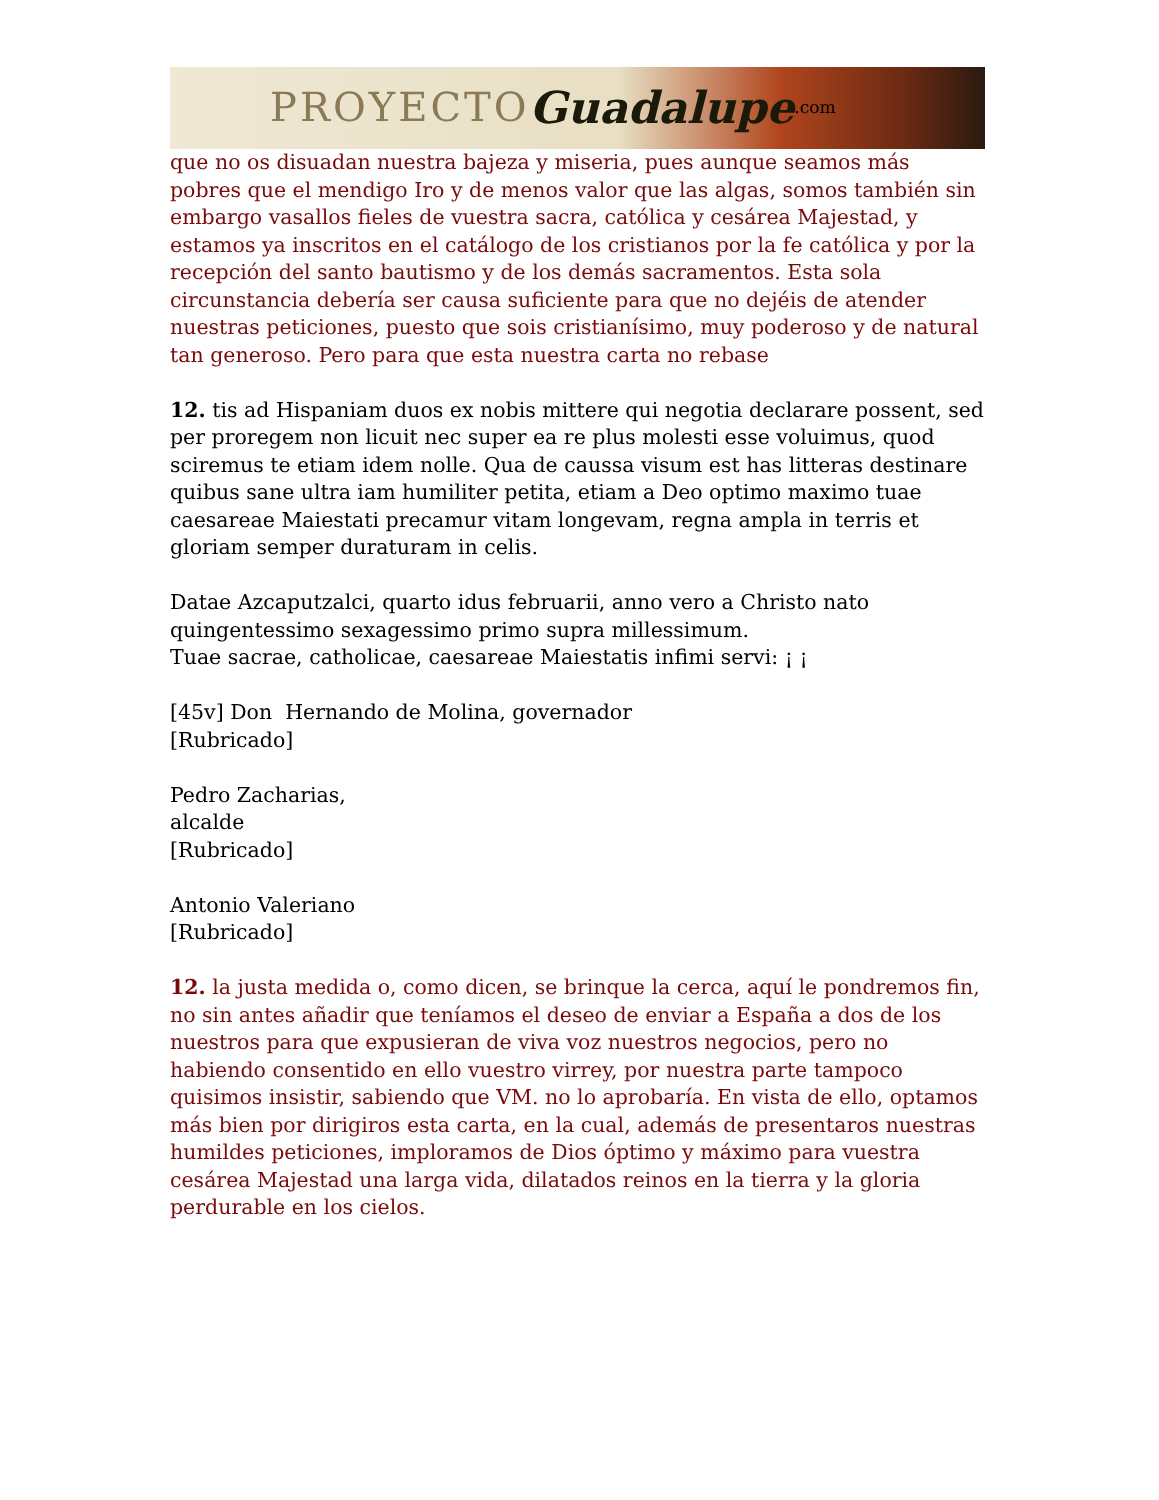PROYECTO Guadalupe.com
que no os disuadan nuestra bajeza y miseria, pues aunque seamos más pobres que el mendigo Iro y de menos valor que las algas, somos también sin embargo vasallos fieles de vuestra sacra, católica y cesárea Majestad, y estamos ya inscritos en el catálogo de los cristianos por la fe católica y por la recepción del santo bautismo y de los demás sacramentos. Esta sola circunstancia debería ser causa suficiente para que no dejéis de atender nuestras peticiones, puesto que sois cristianísimo, muy poderoso y de natural tan generoso. Pero para que esta nuestra carta no rebase
12. tis ad Hispaniam duos ex nobis mittere qui negotia declarare possent, sed per proregem non licuit nec super ea re plus molesti esse voluimus, quod sciremus te etiam idem nolle. Qua de caussa visum est has litteras destinare quibus sane ultra iam humiliter petita, etiam a Deo optimo maximo tuae caesareae Maiestati precamur vitam longevam, regna ampla in terris et gloriam semper duraturam in celis.
Datae Azcaputzalci, quarto idus februarii, anno vero a Christo nato quingentessimo sexagessimo primo supra millessimum.
Tuae sacrae, catholicae, caesareae Maiestatis infimi servi: ¡ ¡
[45v] Don Hernando de Molina, governador
[Rubricado]
Pedro Zacharias,
alcalde
[Rubricado]
Antonio Valeriano
[Rubricado]
12. la justa medida o, como dicen, se brinque la cerca, aquí le pondremos fin, no sin antes añadir que teníamos el deseo de enviar a España a dos de los nuestros para que expusieran de viva voz nuestros negocios, pero no habiendo consentido en ello vuestro virrey, por nuestra parte tampoco quisimos insistir, sabiendo que VM. no lo aprobaría. En vista de ello, optamos más bien por dirigiros esta carta, en la cual, además de presentaros nuestras humildes peticiones, imploramos de Dios óptimo y máximo para vuestra cesárea Majestad una larga vida, dilatados reinos en la tierra y la gloria perdurable en los cielos.